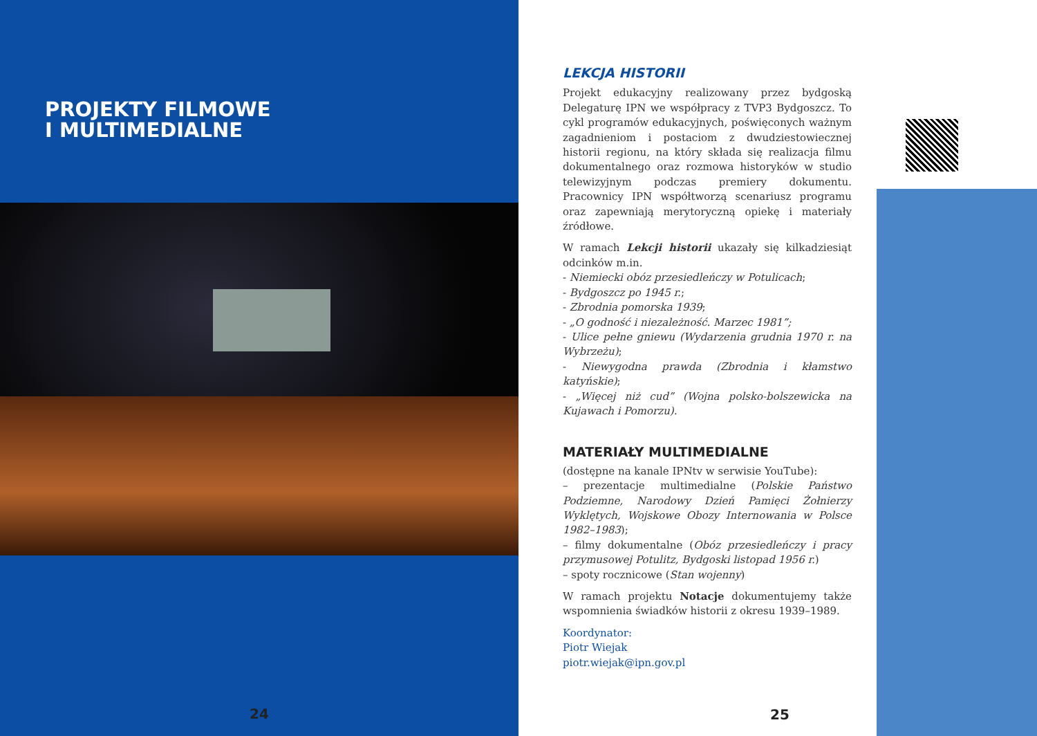PROJEKTY FILMOWE
I MULTIMEDIALNE
24
LEKCJA HISTORII
Projekt edukacyjny realizowany przez bydgoską Delegaturę IPN we współpracy z TVP3 Bydgoszcz. To cykl programów edukacyjnych, poświęconych ważnym zagadnieniom i postaciom z dwudziestowiecznej historii regionu, na który składa się realizacja filmu dokumentalnego oraz rozmowa historyków w studio telewizyjnym podczas premiery dokumentu. Pracownicy IPN współtworzą scenariusz programu oraz zapewniają merytoryczną opiekę i materiały źródłowe.
W ramach Lekcji historii ukazały się kilkadziesiąt odcinków m.in.
- Niemiecki obóz przesiedleńczy w Potulicach;
- Bydgoszcz po 1945 r.;
- Zbrodnia pomorska 1939;
- „O godność i niezależność. Marzec 1981”;
- Ulice pełne gniewu (Wydarzenia grudnia 1970 r. na Wybrzeżu);
- Niewygodna prawda (Zbrodnia i kłamstwo katyńskie);
- „Więcej niż cud” (Wojna polsko-bolszewicka na Kujawach i Pomorzu).
MATERIAŁY MULTIMEDIALNE
(dostępne na kanale IPNtv w serwisie YouTube):
– prezentacje multimedialne (Polskie Państwo Podziemne, Narodowy Dzień Pamięci Żołnierzy Wyklętych, Wojskowe Obozy Internowania w Polsce 1982–1983);
– filmy dokumentalne (Obóz przesiedleńczy i pracy przymusowej Potulitz, Bydgoski listopad 1956 r.)
– spoty rocznicowe (Stan wojenny)
W ramach projektu Notacje dokumentujemy także wspomnienia świadków historii z okresu 1939–1989.
Koordynator:
Piotr Wiejak
piotr.wiejak@ipn.gov.pl
25